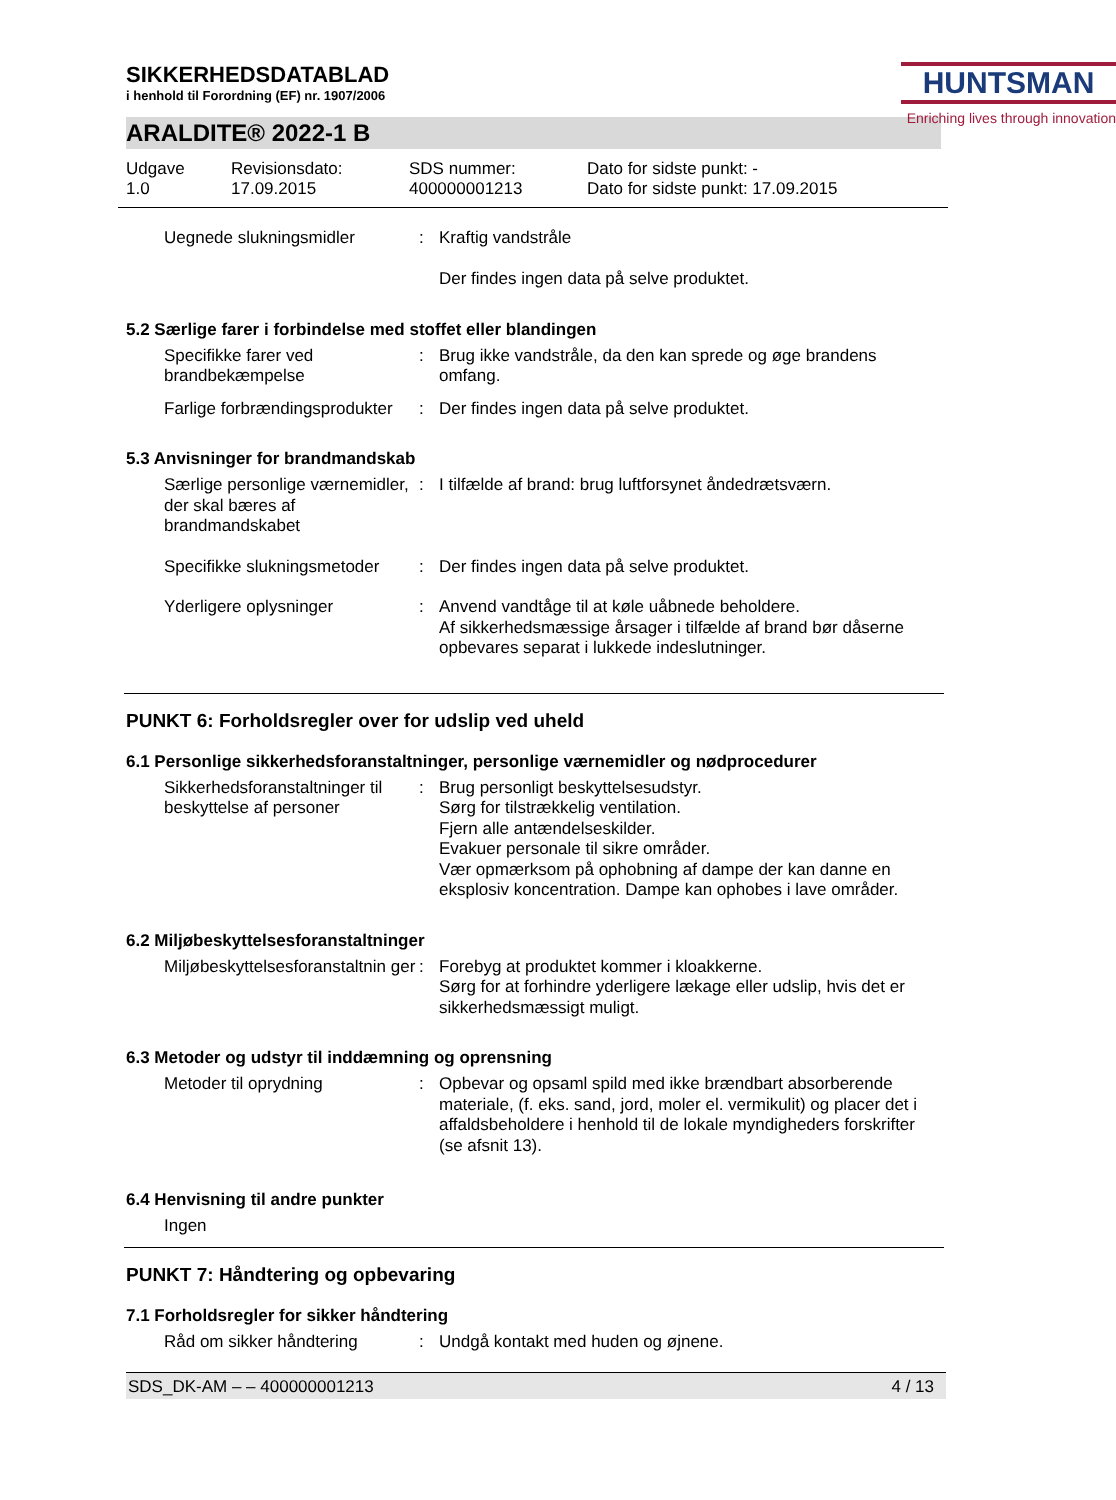SIKKERHEDSDATABLAD
i henhold til Forordning (EF) nr. 1907/2006
HUNTSMAN
Enriching lives through innovation
ARALDITE® 2022-1 B
Udgave
1.0
Revisionsdato:
17.09.2015
SDS nummer:
400000001213
Dato for sidste punkt: -
Dato for sidste punkt: 17.09.2015
| Uegnede slukningsmidler | : | Kraftig vandstråle Der findes ingen data på selve produktet. |
5.2 Særlige farer i forbindelse med stoffet eller blandingen
| Specifikke farer ved brandbekæmpelse | : | Brug ikke vandstråle, da den kan sprede og øge brandens omfang. |
| Farlige forbrændingsprodukter | : | Der findes ingen data på selve produktet. |
5.3 Anvisninger for brandmandskab
| Særlige personlige værnemidler, der skal bæres af brandmandskabet | : | I tilfælde af brand: brug luftforsynet åndedrætsværn. |
| Specifikke slukningsmetoder | : | Der findes ingen data på selve produktet. |
| Yderligere oplysninger | : | Anvend vandtåge til at køle uåbnede beholdere. Af sikkerhedsmæssige årsager i tilfælde af brand bør dåserne opbevares separat i lukkede indeslutninger. |
PUNKT 6: Forholdsregler over for udslip ved uheld
6.1 Personlige sikkerhedsforanstaltninger, personlige værnemidler og nødprocedurer
| Sikkerhedsforanstaltninger til beskyttelse af personer | : | Brug personligt beskyttelsesudstyr. Sørg for tilstrækkelig ventilation. Fjern alle antændelseskilder. Evakuer personale til sikre områder. Vær opmærksom på ophobning af dampe der kan danne en eksplosiv koncentration. Dampe kan ophobes i lave områder. |
6.2 Miljøbeskyttelsesforanstaltninger
| Miljøbeskyttelsesforanstaltnin ger | : | Forebyg at produktet kommer i kloakkerne. Sørg for at forhindre yderligere lækage eller udslip, hvis det er sikkerhedsmæssigt muligt. |
6.3 Metoder og udstyr til inddæmning og oprensning
| Metoder til oprydning | : | Opbevar og opsaml spild med ikke brændbart absorberende materiale, (f. eks. sand, jord, moler el. vermikulit) og placer det i affaldsbeholdere i henhold til de lokale myndigheders forskrifter (se afsnit 13). |
6.4 Henvisning til andre punkter
| Ingen |
PUNKT 7: Håndtering og opbevaring
7.1 Forholdsregler for sikker håndtering
| Råd om sikker håndtering | : | Undgå kontakt med huden og øjnene. |
SDS_DK-AM – – 400000001213 4 / 13